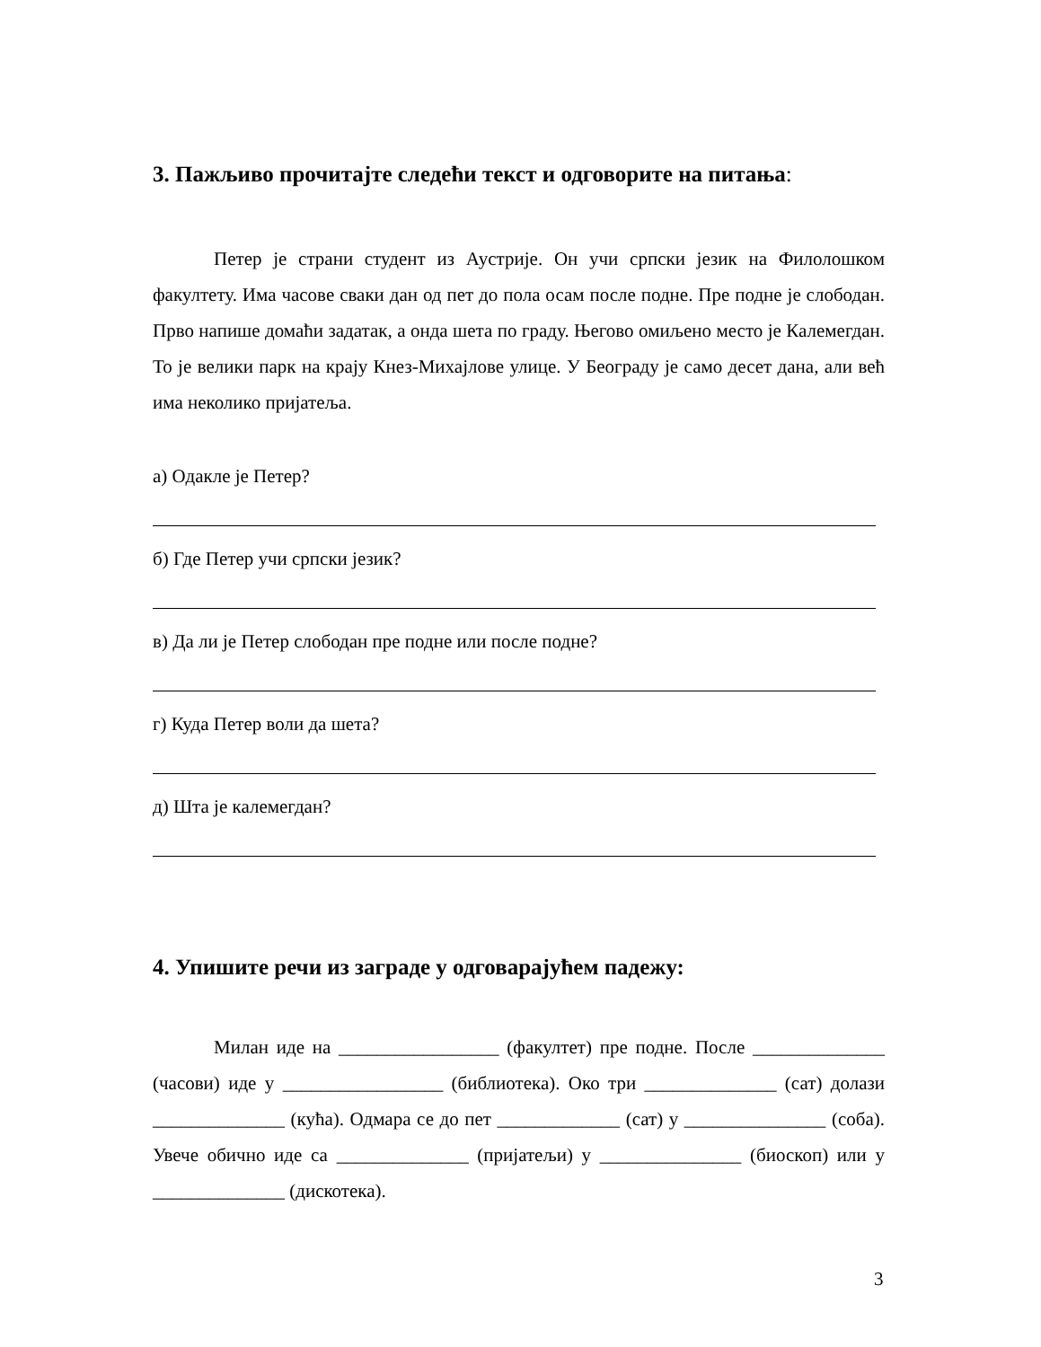3. Пажљиво прочитајте следећи текст и одговорите на питања:
Петер је страни студент из Аустрије. Он учи српски језик на Филолошком факултету. Има часове сваки дан од пет до пола осам после подне. Пре подне је слободан. Прво напише домаћи задатак, а онда шета по граду. Његово омиљено место је Калемегдан. То је велики парк на крају Кнез-Михајлове улице. У Београду је само десет дана, али већ има неколико пријатеља.
а) Одакле је Петер?
б) Где Петер учи српски језик?
в) Да ли је Петер слободан пре подне или после подне?
г) Куда Петер воли да шета?
д) Шта је калемегдан?
4. Упишите речи из заграде у одговарајућем падежу:
Милан иде на _________________ (факултет) пре подне. После ______________ (часови) иде у _________________ (библиотека). Око три ______________ (сат) долази ______________ (кућа). Одмара се до пет _____________ (сат) у _______________ (соба). Увече обично иде са ______________ (пријатељи) у _______________ (биоскоп) или у ______________ (дискотека).
3